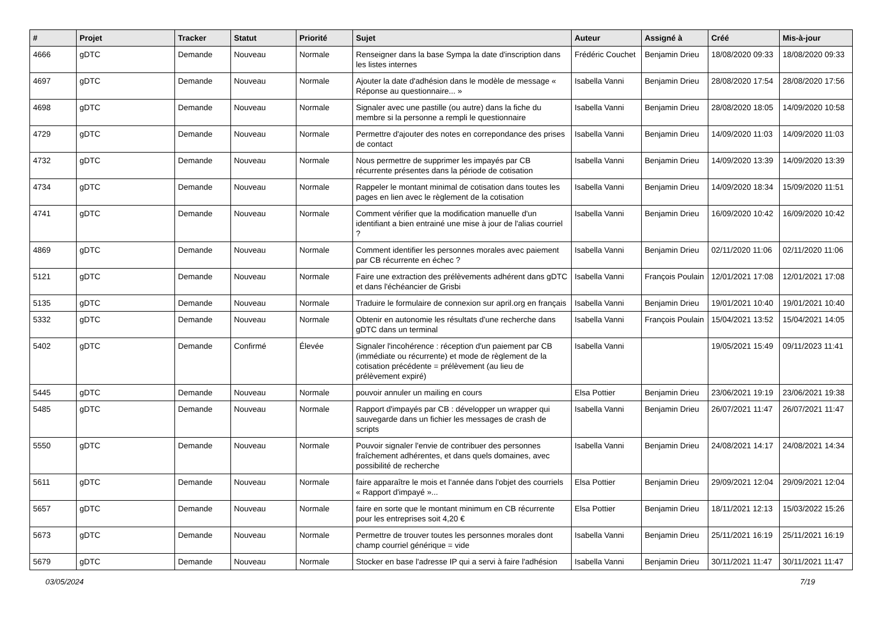| # | Projet | Tracker | Statut | Priorité | Sujet | Auteur | Assigné à | Créé | Mis-à-jour |
| --- | --- | --- | --- | --- | --- | --- | --- | --- | --- |
| 4666 | gDTC | Demande | Nouveau | Normale | Renseigner dans la base Sympa la date d'inscription dans les listes internes | Frédéric Couchet | Benjamin Drieu | 18/08/2020 09:33 | 18/08/2020 09:33 |
| 4697 | gDTC | Demande | Nouveau | Normale | Ajouter la date d'adhésion dans le modèle de message « Réponse au questionnaire... » | Isabella Vanni | Benjamin Drieu | 28/08/2020 17:54 | 28/08/2020 17:56 |
| 4698 | gDTC | Demande | Nouveau | Normale | Signaler avec une pastille (ou autre) dans la fiche du membre si la personne a rempli le questionnaire | Isabella Vanni | Benjamin Drieu | 28/08/2020 18:05 | 14/09/2020 10:58 |
| 4729 | gDTC | Demande | Nouveau | Normale | Permettre d'ajouter des notes en correpondance des prises de contact | Isabella Vanni | Benjamin Drieu | 14/09/2020 11:03 | 14/09/2020 11:03 |
| 4732 | gDTC | Demande | Nouveau | Normale | Nous permettre de supprimer les impayés par CB récurrente présentes dans la période de cotisation | Isabella Vanni | Benjamin Drieu | 14/09/2020 13:39 | 14/09/2020 13:39 |
| 4734 | gDTC | Demande | Nouveau | Normale | Rappeler le montant minimal de cotisation dans toutes les pages en lien avec le règlement de la cotisation | Isabella Vanni | Benjamin Drieu | 14/09/2020 18:34 | 15/09/2020 11:51 |
| 4741 | gDTC | Demande | Nouveau | Normale | Comment vérifier que la modification manuelle d'un identifiant a bien entrainé une mise à jour de l'alias courriel ? | Isabella Vanni | Benjamin Drieu | 16/09/2020 10:42 | 16/09/2020 10:42 |
| 4869 | gDTC | Demande | Nouveau | Normale | Comment identifier les personnes morales avec paiement par CB récurrente en échec ? | Isabella Vanni | Benjamin Drieu | 02/11/2020 11:06 | 02/11/2020 11:06 |
| 5121 | gDTC | Demande | Nouveau | Normale | Faire une extraction des prélèvements adhérent dans gDTC et dans l'échéancier de Grisbi | Isabella Vanni | François Poulain | 12/01/2021 17:08 | 12/01/2021 17:08 |
| 5135 | gDTC | Demande | Nouveau | Normale | Traduire le formulaire de connexion sur april.org en français | Isabella Vanni | Benjamin Drieu | 19/01/2021 10:40 | 19/01/2021 10:40 |
| 5332 | gDTC | Demande | Nouveau | Normale | Obtenir en autonomie les résultats d'une recherche dans gDTC dans un terminal | Isabella Vanni | François Poulain | 15/04/2021 13:52 | 15/04/2021 14:05 |
| 5402 | gDTC | Demande | Confirmé | Élevée | Signaler l'incohérence : réception d'un paiement par CB (immédiate ou récurrente) et mode de règlement de la cotisation précédente = prélèvement (au lieu de prélèvement expiré) | Isabella Vanni | | 19/05/2021 15:49 | 09/11/2023 11:41 |
| 5445 | gDTC | Demande | Nouveau | Normale | pouvoir annuler un mailing en cours | Elsa Pottier | Benjamin Drieu | 23/06/2021 19:19 | 23/06/2021 19:38 |
| 5485 | gDTC | Demande | Nouveau | Normale | Rapport d'impayés par CB : développer un wrapper qui sauvegarde dans un fichier les messages de crash de scripts | Isabella Vanni | Benjamin Drieu | 26/07/2021 11:47 | 26/07/2021 11:47 |
| 5550 | gDTC | Demande | Nouveau | Normale | Pouvoir signaler l'envie de contribuer des personnes fraîchement adhérentes, et dans quels domaines, avec possibilité de recherche | Isabella Vanni | Benjamin Drieu | 24/08/2021 14:17 | 24/08/2021 14:34 |
| 5611 | gDTC | Demande | Nouveau | Normale | faire apparaître le mois et l'année dans l'objet des courriels « Rapport d'impayé »... | Elsa Pottier | Benjamin Drieu | 29/09/2021 12:04 | 29/09/2021 12:04 |
| 5657 | gDTC | Demande | Nouveau | Normale | faire en sorte que le montant minimum en CB récurrente pour les entreprises soit 4,20 € | Elsa Pottier | Benjamin Drieu | 18/11/2021 12:13 | 15/03/2022 15:26 |
| 5673 | gDTC | Demande | Nouveau | Normale | Permettre de trouver toutes les personnes morales dont champ courriel générique = vide | Isabella Vanni | Benjamin Drieu | 25/11/2021 16:19 | 25/11/2021 16:19 |
| 5679 | gDTC | Demande | Nouveau | Normale | Stocker en base l'adresse IP qui a servi à faire l'adhésion | Isabella Vanni | Benjamin Drieu | 30/11/2021 11:47 | 30/11/2021 11:47 |
03/05/2024 7/19